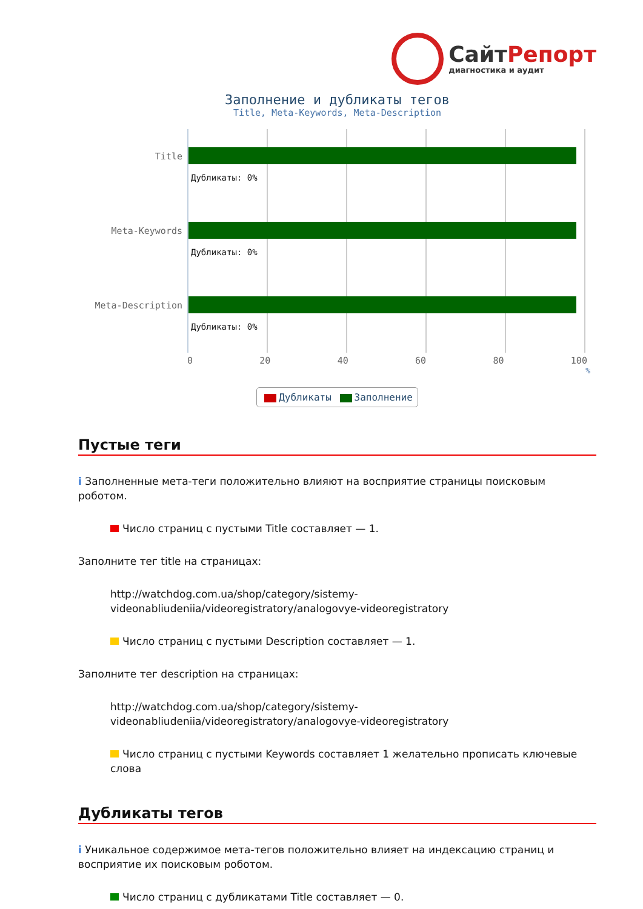СайтРепорт
диагностика и аудит
Заполнение и дубликаты тегов
Title, Meta-Keywords, Meta-Description
Title
Meta-Keywords
Meta-Description
Дубликаты: 0%
Дубликаты: 0%
Дубликаты: 0%
0 20 40 60 80 100
%
Дубликаты Заполнение
Пустые теги
i Заполненные мета-теги положительно влияют на восприятие страницы поисковым роботом.
Число страниц с пустыми Title составляет — 1.
Заполните тег title на страницах:
http://watchdog.com.ua/shop/category/sistemy-videonabliudeniia/videoregistratory/analogovye-videoregistratory
Число страниц с пустыми Description составляет — 1.
Заполните тег description на страницах:
http://watchdog.com.ua/shop/category/sistemy-videonabliudeniia/videoregistratory/analogovye-videoregistratory
Число страниц с пустыми Keywords составляет 1 желательно прописать ключевые слова
Дубликаты тегов
i Уникальное содержимое мета-тегов положительно влияет на индексацию страниц и восприятие их поисковым роботом.
Число страниц с дубликатами Title составляет — 0.